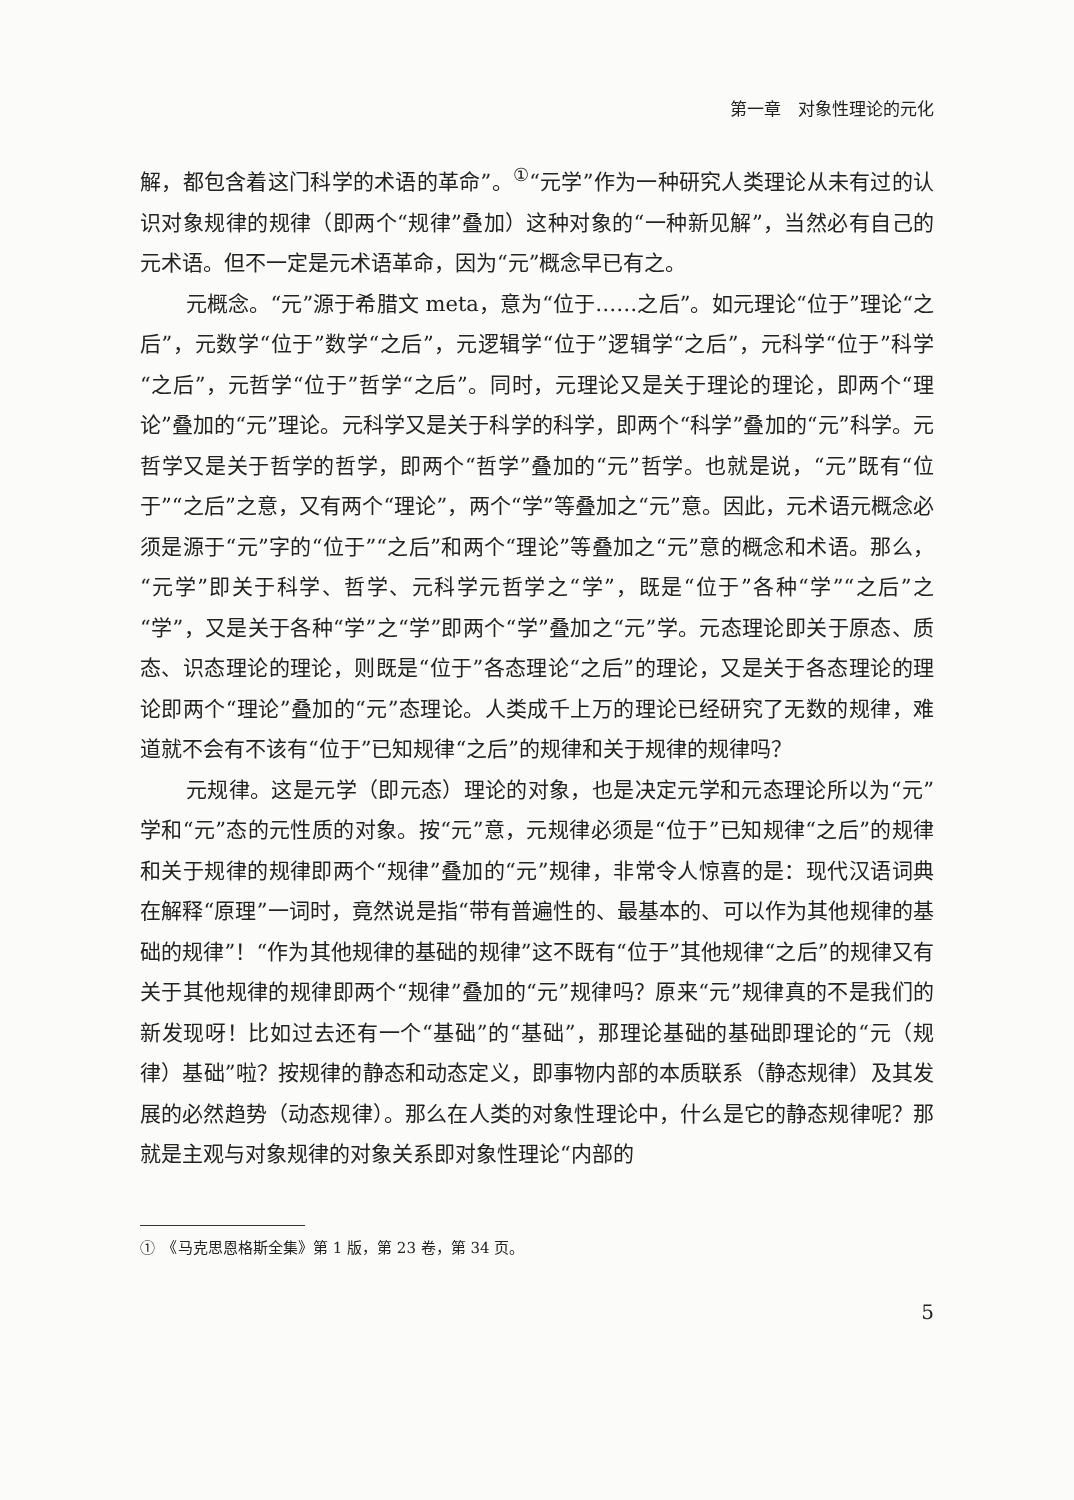第一章　对象性理论的元化
解，都包含着这门科学的术语的革命”。<sup>①</sup>“元学”作为一种研究人类理论从未有过的认识对象规律的规律（即两个“规律”叠加）这种对象的“一种新见解”，当然必有自己的元术语。但不一定是元术语革命，因为“元”概念早已有之。
元概念。“元”源于希腊文 meta，意为“位于……之后”。如元理论“位于”理论“之后”，元数学“位于”数学“之后”，元逻辑学“位于”逻辑学“之后”，元科学“位于”科学“之后”，元哲学“位于”哲学“之后”。同时，元理论又是关于理论的理论，即两个“理论”叠加的“元”理论。元科学又是关于科学的科学，即两个“科学”叠加的“元”科学。元哲学又是关于哲学的哲学，即两个“哲学”叠加的“元”哲学。也就是说，“元”既有“位于”“之后”之意，又有两个“理论”，两个“学”等叠加之“元”意。因此，元术语元概念必须是源于“元”字的“位于”“之后”和两个“理论”等叠加之“元”意的概念和术语。那么，“元学”即关于科学、哲学、元科学元哲学之“学”，既是“位于”各种“学”“之后”之“学”，又是关于各种“学”之“学”即两个“学”叠加之“元”学。元态理论即关于原态、质态、识态理论的理论，则既是“位于”各态理论“之后”的理论，又是关于各态理论的理论即两个“理论”叠加的“元”态理论。人类成千上万的理论已经研究了无数的规律，难道就不会有不该有“位于”已知规律“之后”的规律和关于规律的规律吗？
元规律。这是元学（即元态）理论的对象，也是决定元学和元态理论所以为“元”学和“元”态的元性质的对象。按“元”意，元规律必须是“位于”已知规律“之后”的规律和关于规律的规律即两个“规律”叠加的“元”规律，非常令人惊喜的是：现代汉语词典在解释“原理”一词时，竟然说是指“带有普遍性的、最基本的、可以作为其他规律的基础的规律”！“作为其他规律的基础的规律”这不既有“位于”其他规律“之后”的规律又有关于其他规律的规律即两个“规律”叠加的“元”规律吗？原来“元”规律真的不是我们的新发现呀！比如过去还有一个“基础”的“基础”，那理论基础的基础即理论的“元（规律）基础”啦？按规律的静态和动态定义，即事物内部的本质联系（静态规律）及其发展的必然趋势（动态规律）。那么在人类的对象性理论中，什么是它的静态规律呢？那就是主观与对象规律的对象关系即对象性理论“内部的
①　《马克思恩格斯全集》第 1 版，第 23 卷，第 34 页。
5